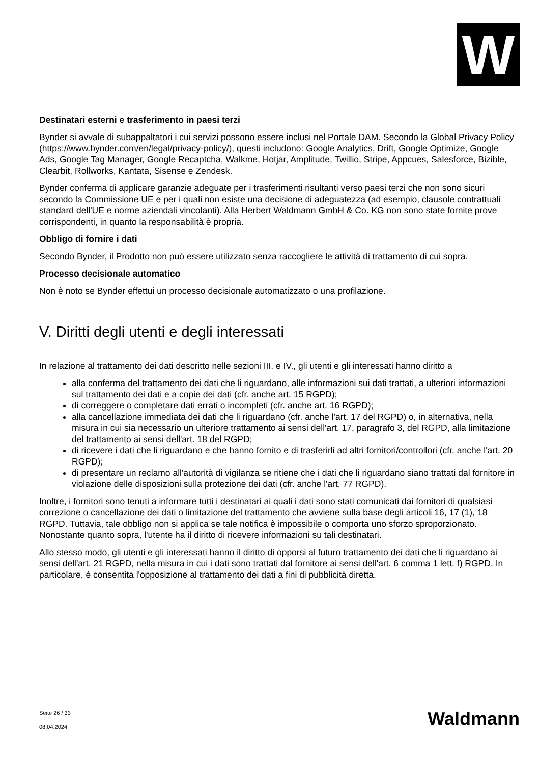W
Destinatari esterni e trasferimento in paesi terzi
Bynder si avvale di subappaltatori i cui servizi possono essere inclusi nel Portale DAM. Secondo la Global Privacy Policy (https://www.bynder.com/en/legal/privacy-policy/), questi includono: Google Analytics, Drift, Google Optimize, Google Ads, Google Tag Manager, Google Recaptcha, Walkme, Hotjar, Amplitude, Twillio, Stripe, Appcues, Salesforce, Bizible, Clearbit, Rollworks, Kantata, Sisense e Zendesk.
Bynder conferma di applicare garanzie adeguate per i trasferimenti risultanti verso paesi terzi che non sono sicuri secondo la Commissione UE e per i quali non esiste una decisione di adeguatezza (ad esempio, clausole contrattuali standard dell'UE e norme aziendali vincolanti). Alla Herbert Waldmann GmbH & Co. KG non sono state fornite prove corrispondenti, in quanto la responsabilità è propria.
Obbligo di fornire i dati
Secondo Bynder, il Prodotto non può essere utilizzato senza raccogliere le attività di trattamento di cui sopra.
Processo decisionale automatico
Non è noto se Bynder effettui un processo decisionale automatizzato o una profilazione.
V. Diritti degli utenti e degli interessati
In relazione al trattamento dei dati descritto nelle sezioni III. e IV., gli utenti e gli interessati hanno diritto a
alla conferma del trattamento dei dati che li riguardano, alle informazioni sui dati trattati, a ulteriori informazioni sul trattamento dei dati e a copie dei dati (cfr. anche art. 15 RGPD);
di correggere o completare dati errati o incompleti (cfr. anche art. 16 RGPD);
alla cancellazione immediata dei dati che li riguardano (cfr. anche l'art. 17 del RGPD) o, in alternativa, nella misura in cui sia necessario un ulteriore trattamento ai sensi dell'art. 17, paragrafo 3, del RGPD, alla limitazione del trattamento ai sensi dell'art. 18 del RGPD;
di ricevere i dati che li riguardano e che hanno fornito e di trasferirli ad altri fornitori/controllori (cfr. anche l'art. 20 RGPD);
di presentare un reclamo all'autorità di vigilanza se ritiene che i dati che li riguardano siano trattati dal fornitore in violazione delle disposizioni sulla protezione dei dati (cfr. anche l'art. 77 RGPD).
Inoltre, i fornitori sono tenuti a informare tutti i destinatari ai quali i dati sono stati comunicati dai fornitori di qualsiasi correzione o cancellazione dei dati o limitazione del trattamento che avviene sulla base degli articoli 16, 17 (1), 18 RGPD. Tuttavia, tale obbligo non si applica se tale notifica è impossibile o comporta uno sforzo sproporzionato. Nonostante quanto sopra, l'utente ha il diritto di ricevere informazioni su tali destinatari.
Allo stesso modo, gli utenti e gli interessati hanno il diritto di opporsi al futuro trattamento dei dati che li riguardano ai sensi dell'art. 21 RGPD, nella misura in cui i dati sono trattati dal fornitore ai sensi dell'art. 6 comma 1 lett. f) RGPD. In particolare, è consentita l'opposizione al trattamento dei dati a fini di pubblicità diretta.
Seite 26 / 33
08.04.2024
Waldmann